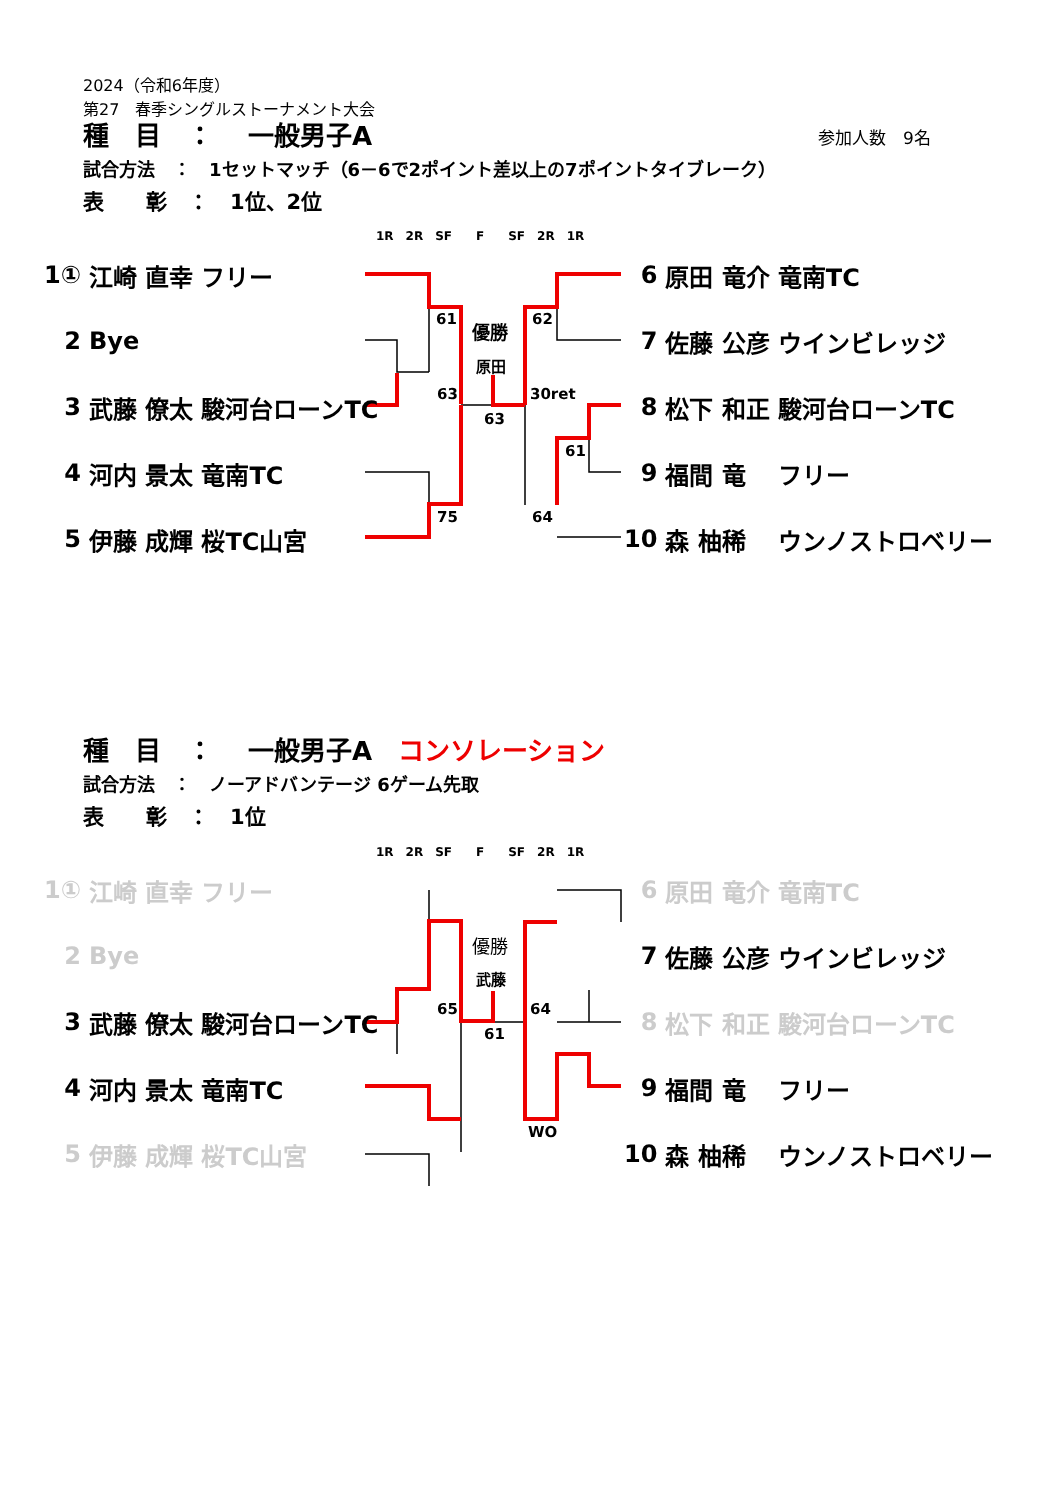2024（令和6年度）
第27　春季シングルストーナメント大会
種　目　：　 一般男子A 参加人数　9名
試合方法　：　1セットマッチ（6－6で2ポイント差以上の7ポイントタイブレーク）
表　　彰　：　1位、2位
1R　2R　SF　　F　　SF　2R　1R
| 1① | 江崎 直幸 | フリー |
| 2 | Bye | |
| 3 | 武藤 僚太 | 駿河台ローンTC |
| 4 | 河内 景太 | 竜南TC |
| 5 | 伊藤 成輝 | 桜TC山宮 |
| 6 | 原田 竜介 | 竜南TC |
| 7 | 佐藤 公彦 | ウインビレッジ |
| 8 | 松下 和正 | 駿河台ローンTC |
| 9 | 福間 竜 | フリー |
| 10 | 森 柚稀 | ウンノストロベリー |
61 62
優勝
原田
63 30ret
63
61
75 64
種　目　：　 一般男子A　コンソレーション
試合方法　：　ノーアドバンテージ 6ゲーム先取
表　　彰　：　1位
1R　2R　SF　　F　　SF　2R　1R
| 1① | 江崎 直幸 | フリー |
| 2 | Bye | |
| 3 | 武藤 僚太 | 駿河台ローンTC |
| 4 | 河内 景太 | 竜南TC |
| 5 | 伊藤 成輝 | 桜TC山宮 |
| 6 | 原田 竜介 | 竜南TC |
| 7 | 佐藤 公彦 | ウインビレッジ |
| 8 | 松下 和正 | 駿河台ローンTC |
| 9 | 福間 竜 | フリー |
| 10 | 森 柚稀 | ウンノストロベリー |
優勝
武藤
65 64
61
WO